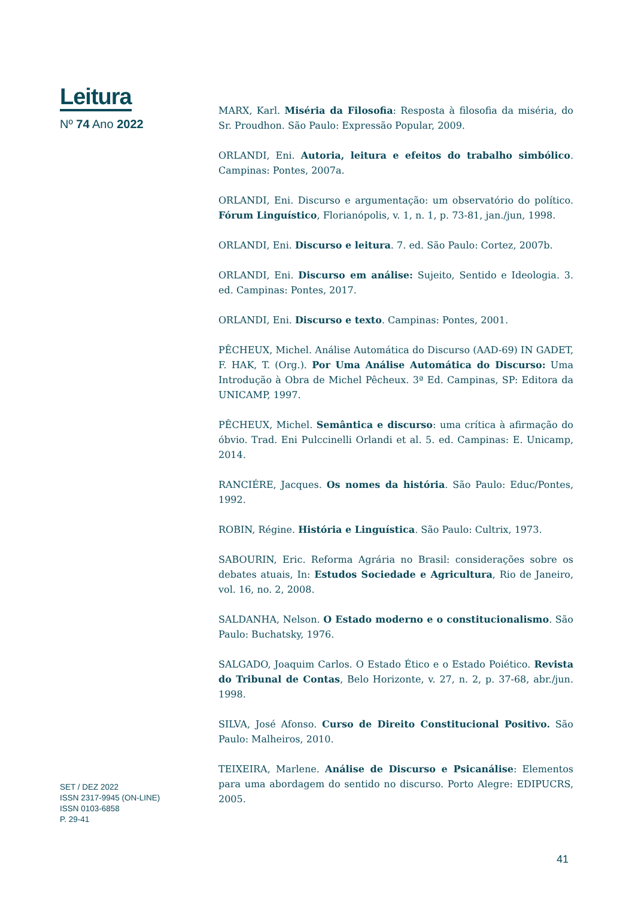Leitura
Nº 74 Ano 2022
MARX, Karl. Miséria da Filosofia: Resposta à filosofia da miséria, do Sr. Proudhon. São Paulo: Expressão Popular, 2009.
ORLANDI, Eni. Autoria, leitura e efeitos do trabalho simbólico. Campinas: Pontes, 2007a.
ORLANDI, Eni. Discurso e argumentação: um observatório do político. Fórum Linguístico, Florianópolis, v. 1, n. 1, p. 73-81, jan./jun, 1998.
ORLANDI, Eni. Discurso e leitura. 7. ed. São Paulo: Cortez, 2007b.
ORLANDI, Eni. Discurso em análise: Sujeito, Sentido e Ideologia. 3. ed. Campinas: Pontes, 2017.
ORLANDI, Eni. Discurso e texto. Campinas: Pontes, 2001.
PÊCHEUX, Michel. Análise Automática do Discurso (AAD-69) IN GADET, F. HAK, T. (Org.). Por Uma Análise Automática do Discurso: Uma Introdução à Obra de Michel Pêcheux. 3ª Ed. Campinas, SP: Editora da UNICAMP, 1997.
PÊCHEUX, Michel. Semântica e discurso: uma crítica à afirmação do óbvio. Trad. Eni Pulccinelli Orlandi et al. 5. ed. Campinas: E. Unicamp, 2014.
RANCIÉRE, Jacques. Os nomes da história. São Paulo: Educ/Pontes, 1992.
ROBIN, Régine. História e Linguística. São Paulo: Cultrix, 1973.
SABOURIN, Eric. Reforma Agrária no Brasil: considerações sobre os debates atuais, In: Estudos Sociedade e Agricultura, Rio de Janeiro, vol. 16, no. 2, 2008.
SALDANHA, Nelson. O Estado moderno e o constitucionalismo. São Paulo: Buchatsky, 1976.
SALGADO, Joaquim Carlos. O Estado Ético e o Estado Poiético. Revista do Tribunal de Contas, Belo Horizonte, v. 27, n. 2, p. 37-68, abr./jun. 1998.
SILVA, José Afonso. Curso de Direito Constitucional Positivo. São Paulo: Malheiros, 2010.
TEIXEIRA, Marlene. Análise de Discurso e Psicanálise: Elementos para uma abordagem do sentido no discurso. Porto Alegre: EDIPUCRS, 2005.
SET / DEZ 2022
ISSN 2317-9945 (ON-LINE)
ISSN 0103-6858
P. 29-41
41